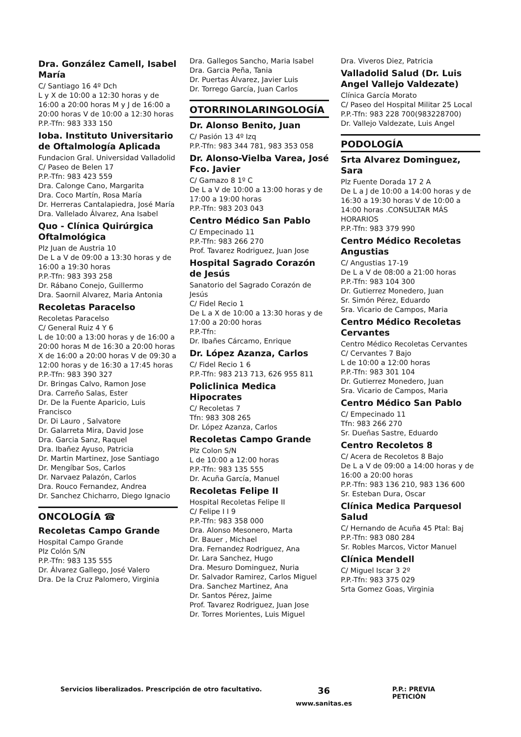Dra. González Camell, Isabel María
C/ Santiago 16 4º Dch
L y X de 10:00 a 12:30 horas y de 16:00 a 20:00 horas M y J de 16:00 a 20:00 horas V de 10:00 a 12:30 horas
P.P.-Tfn: 983 333 150
Ioba. Instituto Universitario de Oftalmología Aplicada
Fundacion Gral. Universidad Valladolid
C/ Paseo de Belen 17
P.P.-Tfn: 983 423 559
Dra. Calonge Cano, Margarita
Dra. Coco Martín, Rosa María
Dr. Herreras Cantalapiedra, José María
Dra. Vallelado Álvarez, Ana Isabel
Quo - Clínica Quirúrgica Oftalmológica
Plz Juan de Austria 10
De L a V de 09:00 a 13:30 horas y de 16:00 a 19:30 horas
P.P.-Tfn: 983 393 258
Dr. Rábano Conejo, Guillermo
Dra. Saornil Alvarez, Maria Antonia
Recoletas Paracelso
Recoletas Paracelso
C/ General Ruiz 4 Y 6
L de 10:00 a 13:00 horas y de 16:00 a 20:00 horas M de 16:30 a 20:00 horas X de 16:00 a 20:00 horas V de 09:30 a 12:00 horas y de 16:30 a 17:45 horas
P.P.-Tfn: 983 390 327
Dr. Bringas Calvo, Ramon Jose
Dra. Carreño Salas, Ester
Dr. De la Fuente Aparicio, Luis Francisco
Dr. Di Lauro , Salvatore
Dr. Galarreta Mira, David Jose
Dra. Garcia Sanz, Raquel
Dra. Ibañez Ayuso, Patricia
Dr. Martin Martinez, Jose Santiago
Dr. Mengíbar Sos, Carlos
Dr. Narvaez Palazón, Carlos
Dra. Rouco Fernandez, Andrea
Dr. Sanchez Chicharro, Diego Ignacio
ONCOLOGÍA ☎
Recoletas Campo Grande
Hospital Campo Grande
Plz Colón S/N
P.P.-Tfn: 983 135 555
Dr. Álvarez Gallego, José Valero
Dra. De la Cruz Palomero, Virginia
Dra. Gallegos Sancho, Maria Isabel
Dra. Garcia Peña, Tania
Dr. Puertas Álvarez, Javier Luis
Dr. Torrego García, Juan Carlos
OTORRINOLARINGOLOGÍA
Dr. Alonso Benito, Juan
C/ Pasión 13 4º Izq
P.P.-Tfn: 983 344 781, 983 353 058
Dr. Alonso-Vielba Varea, José Fco. Javier
C/ Gamazo 8 1º C
De L a V de 10:00 a 13:00 horas y de 17:00 a 19:00 horas
P.P.-Tfn: 983 203 043
Centro Médico San Pablo
C/ Empecinado 11
P.P.-Tfn: 983 266 270
Prof. Tavarez Rodriguez, Juan Jose
Hospital Sagrado Corazón de Jesús
Sanatorio del Sagrado Corazón de Jesús
C/ Fidel Recio 1
De L a X de 10:00 a 13:30 horas y de 17:00 a 20:00 horas
P.P.-Tfn:
Dr. Ibañes Cárcamo, Enrique
Dr. López Azanza, Carlos
C/ Fidel Recio 1 6
P.P.-Tfn: 983 213 713, 626 955 811
Policlinica Medica Hipocrates
C/ Recoletas 7
Tfn: 983 308 265
Dr. López Azanza, Carlos
Recoletas Campo Grande
Plz Colon S/N
L de 10:00 a 12:00 horas
P.P.-Tfn: 983 135 555
Dr. Acuña García, Manuel
Recoletas Felipe II
Hospital Recoletas Felipe II
C/ Felipe I I 9
P.P.-Tfn: 983 358 000
Dra. Alonso Mesonero, Marta
Dr. Bauer , Michael
Dra. Fernandez Rodriguez, Ana
Dr. Lara Sanchez, Hugo
Dra. Mesuro Dominguez, Nuria
Dr. Salvador Ramirez, Carlos Miguel
Dra. Sanchez Martinez, Ana
Dr. Santos Pérez, Jaime
Prof. Tavarez Rodriguez, Juan Jose
Dr. Torres Morientes, Luis Miguel
Dra. Viveros Diez, Patricia
Valladolid Salud (Dr. Luis Angel Vallejo Valdezate)
Clínica García Morato
C/ Paseo del Hospital Militar 25 Local
P.P.-Tfn: 983 228 700(983228700)
Dr. Vallejo Valdezate, Luis Angel
PODOLOGÍA
Srta Alvarez Dominguez, Sara
Plz Fuente Dorada 17 2 A
De L a J de 10:00 a 14:00 horas y de 16:30 a 19:30 horas V de 10:00 a 14:00 horas .CONSULTAR MÁS HORARIOS
P.P.-Tfn: 983 379 990
Centro Médico Recoletas Angustias
C/ Angustias 17-19
De L a V de 08:00 a 21:00 horas
P.P.-Tfn: 983 104 300
Dr. Gutierrez Monedero, Juan
Sr. Simón Pérez, Eduardo
Sra. Vicario de Campos, Maria
Centro Médico Recoletas Cervantes
Centro Médico Recoletas Cervantes
C/ Cervantes 7 Bajo
L de 10:00 a 12:00 horas
P.P.-Tfn: 983 301 104
Dr. Gutierrez Monedero, Juan
Sra. Vicario de Campos, Maria
Centro Médico San Pablo
C/ Empecinado 11
Tfn: 983 266 270
Sr. Dueñas Sastre, Eduardo
Centro Recoletos 8
C/ Acera de Recoletos 8 Bajo
De L a V de 09:00 a 14:00 horas y de 16:00 a 20:00 horas
P.P.-Tfn: 983 136 210, 983 136 600
Sr. Esteban Dura, Oscar
Clínica Medica Parquesol Salud
C/ Hernando de Acuña 45 Ptal: Baj
P.P.-Tfn: 983 080 284
Sr. Robles Marcos, Victor Manuel
Clínica Mendell
C/ Miguel Iscar 3 2º
P.P.-Tfn: 983 375 029
Srta Gomez Goas, Virginia
Servicios liberalizados. Prescripción de otro facultativo.
36
www.sanitas.es
P.P.: PREVIA PETICIÓN